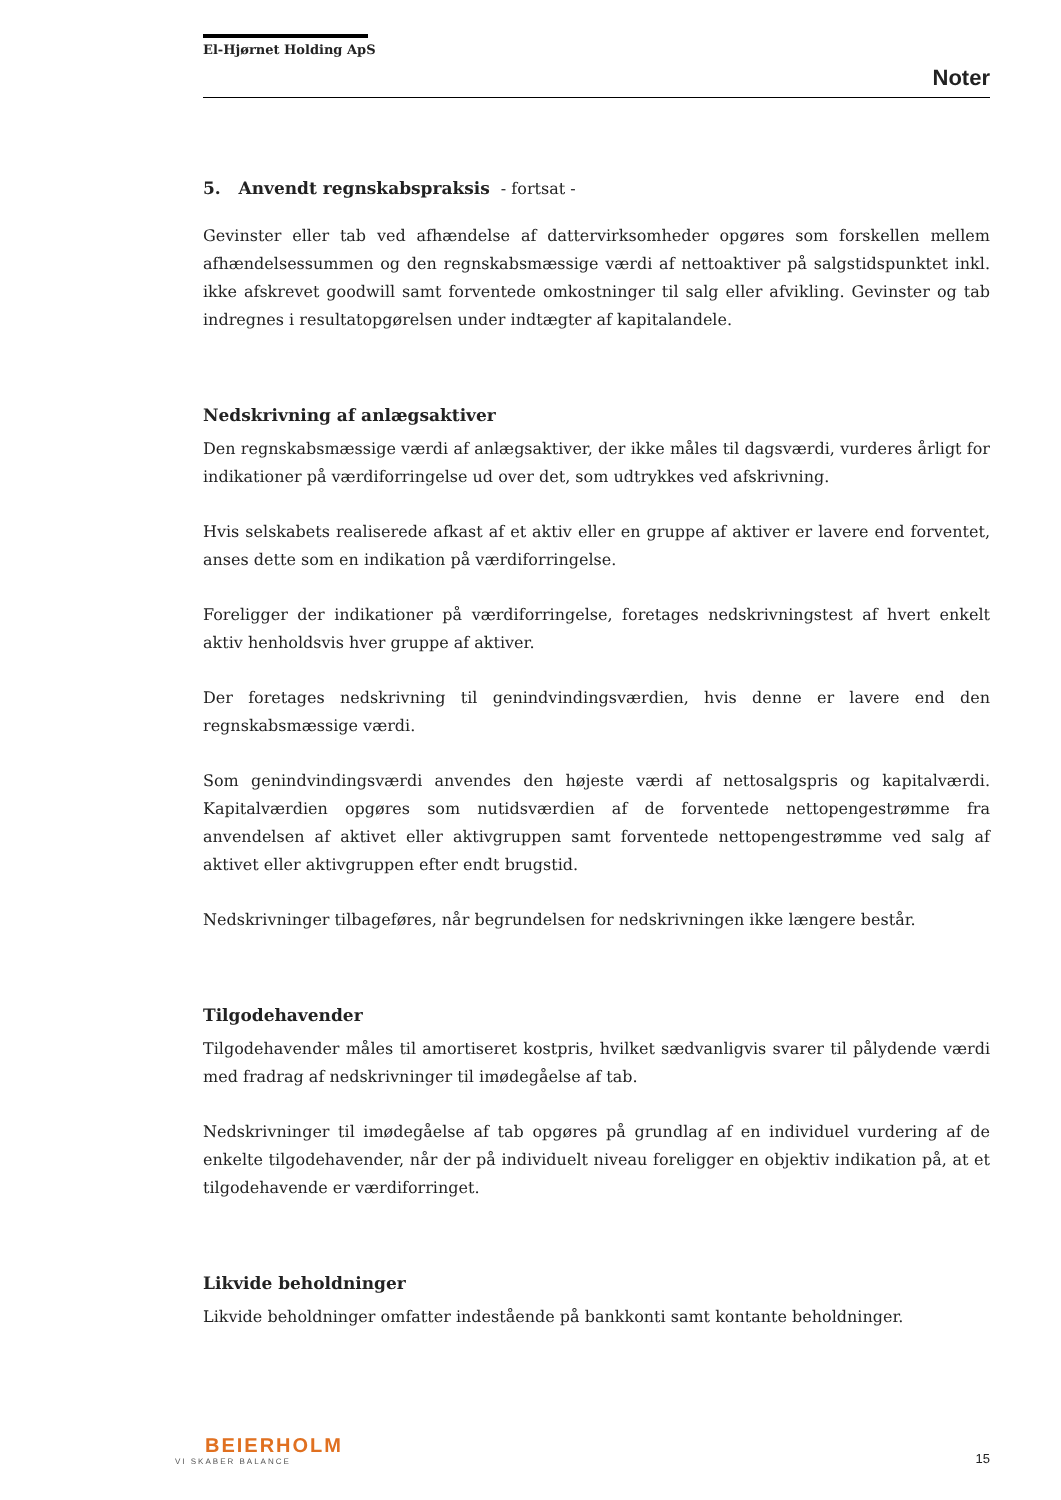El-Hjørnet Holding ApS
Noter
5. Anvendt regnskabspraksis - fortsat -
Gevinster eller tab ved afhændelse af dattervirksomheder opgøres som forskellen mellem afhændelsessummen og den regnskabsmæssige værdi af nettoaktiver på salgstidspunktet inkl. ikke afskrevet goodwill samt forventede omkostninger til salg eller afvikling. Gevinster og tab indregnes i resultatopgørelsen under indtægter af kapitalandele.
Nedskrivning af anlægsaktiver
Den regnskabsmæssige værdi af anlægsaktiver, der ikke måles til dagsværdi, vurderes årligt for indikationer på værdiforringelse ud over det, som udtrykkes ved afskrivning.
Hvis selskabets realiserede afkast af et aktiv eller en gruppe af aktiver er lavere end forventet, anses dette som en indikation på værdiforringelse.
Foreligger der indikationer på værdiforringelse, foretages nedskrivningstest af hvert enkelt aktiv henholdsvis hver gruppe af aktiver.
Der foretages nedskrivning til genindvindingsværdien, hvis denne er lavere end den regnskabsmæssige værdi.
Som genindvindingsværdi anvendes den højeste værdi af nettosalgspris og kapitalværdi. Kapitalværdien opgøres som nutidsværdien af de forventede nettopengestrømme fra anvendelsen af aktivet eller aktivgruppen samt forventede nettopengestrømme ved salg af aktivet eller aktivgruppen efter endt brugstid.
Nedskrivninger tilbageføres, når begrundelsen for nedskrivningen ikke længere består.
Tilgodehavender
Tilgodehavender måles til amortiseret kostpris, hvilket sædvanligvis svarer til pålydende værdi med fradrag af nedskrivninger til imødegåelse af tab.
Nedskrivninger til imødegåelse af tab opgøres på grundlag af en individuel vurdering af de enkelte tilgodehavender, når der på individuelt niveau foreligger en objektiv indikation på, at et tilgodehavende er værdiforringet.
Likvide beholdninger
Likvide beholdninger omfatter indestående på bankkonti samt kontante beholdninger.
BEIERHOLM
VI SKABER BALANCE
15